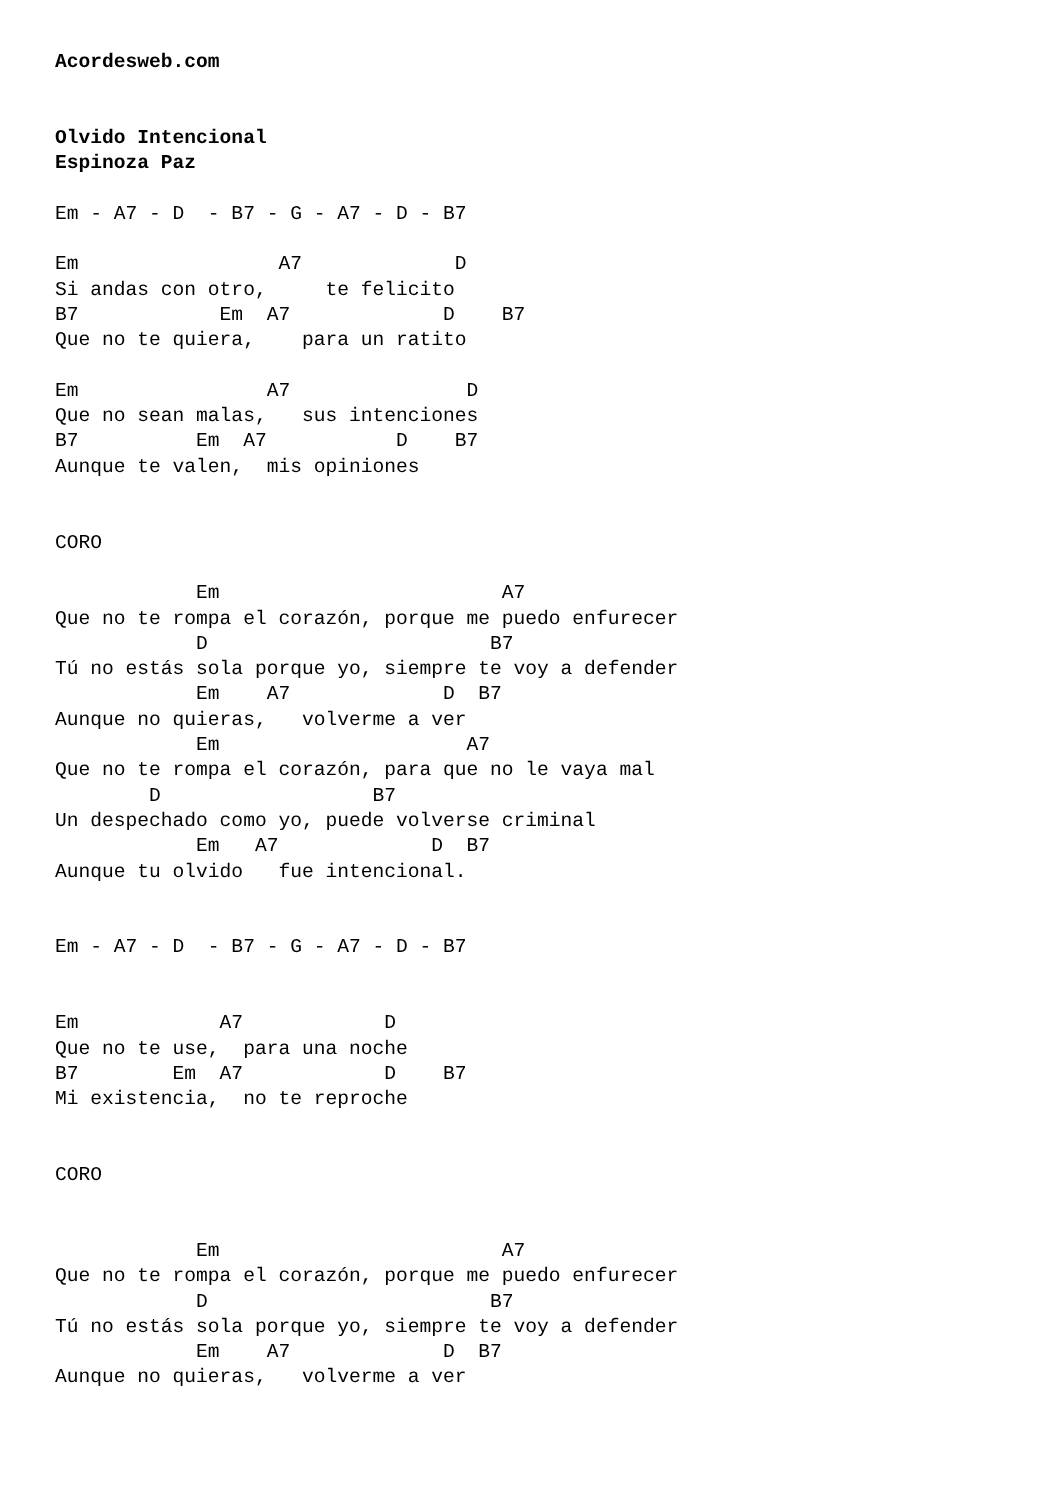Acordesweb.com


Olvido Intencional
Espinoza Paz

Em - A7 - D  - B7 - G - A7 - D - B7

Em                 A7             D
Si andas con otro,     te felicito
B7            Em  A7             D    B7
Que no te quiera,    para un ratito

Em                A7               D
Que no sean malas,   sus intenciones
B7          Em  A7           D    B7
Aunque te valen,  mis opiniones


CORO

            Em                        A7
Que no te rompa el corazón, porque me puedo enfurecer
            D                        B7
Tú no estás sola porque yo, siempre te voy a defender
            Em    A7             D  B7
Aunque no quieras,   volverme a ver
            Em                     A7
Que no te rompa el corazón, para que no le vaya mal
        D                  B7
Un despechado como yo, puede volverse criminal
            Em   A7             D  B7
Aunque tu olvido   fue intencional.


Em - A7 - D  - B7 - G - A7 - D - B7


Em            A7            D
Que no te use,  para una noche
B7        Em  A7            D    B7
Mi existencia,  no te reproche


CORO


            Em                        A7
Que no te rompa el corazón, porque me puedo enfurecer
            D                        B7
Tú no estás sola porque yo, siempre te voy a defender
            Em    A7             D  B7
Aunque no quieras,   volverme a ver